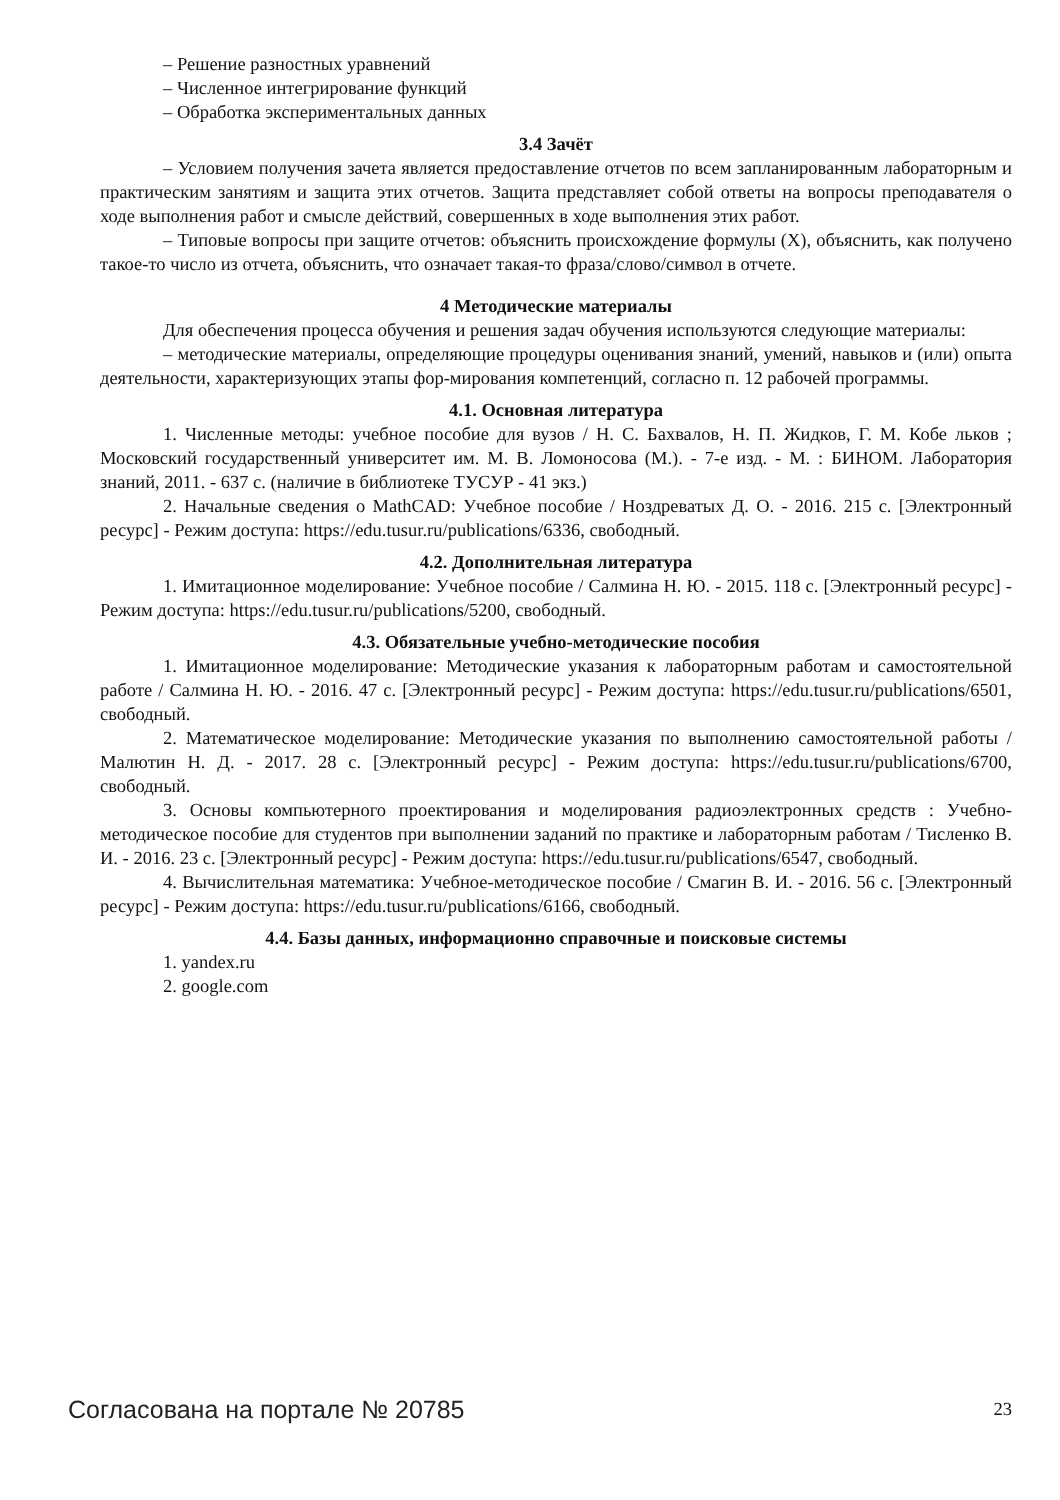– Решение разностных уравнений
– Численное интегрирование функций
– Обработка экспериментальных данных
3.4 Зачёт
– Условием получения зачета является предоставление отчетов по всем запланированным лабораторным и практическим занятиям и защита этих отчетов. Защита представляет собой ответы на вопросы преподавателя о ходе выполнения работ и смысле действий, совершенных в ходе выполнения этих работ.
– Типовые вопросы при защите отчетов: объяснить происхождение формулы (X), объяснить, как получено такое-то число из отчета, объяснить, что означает такая-то фраза/слово/символ в отчете.
4 Методические материалы
Для обеспечения процесса обучения и решения задач обучения используются следующие материалы:
– методические материалы, определяющие процедуры оценивания знаний, умений, навыков и (или) опыта деятельности, характеризующих этапы фор-мирования компетенций, согласно п. 12 рабочей программы.
4.1. Основная литература
1. Численные методы: учебное пособие для вузов / Н. С. Бахвалов, Н. П. Жидков, Г. М. Кобе льков ; Московский государственный университет им. М. В. Ломоносова (М.). - 7-е изд. - М. : БИНОМ. Лаборатория знаний, 2011. - 637 с. (наличие в библиотеке ТУСУР - 41 экз.)
2. Начальные сведения о MathCAD: Учебное пособие / Ноздреватых Д. О. - 2016. 215 с. [Электронный ресурс] - Режим доступа: https://edu.tusur.ru/publications/6336, свободный.
4.2. Дополнительная литература
1. Имитационное моделирование: Учебное пособие / Салмина Н. Ю. - 2015. 118 с. [Электронный ресурс] - Режим доступа: https://edu.tusur.ru/publications/5200, свободный.
4.3. Обязательные учебно-методические пособия
1. Имитационное моделирование: Методические указания к лабораторным работам и самостоятельной работе / Салмина Н. Ю. - 2016. 47 с. [Электронный ресурс] - Режим доступа: https://edu.tusur.ru/publications/6501, свободный.
2. Математическое моделирование: Методические указания по выполнению самостоятельной работы / Малютин Н. Д. - 2017. 28 с. [Электронный ресурс] - Режим доступа: https://edu.tusur.ru/publications/6700, свободный.
3. Основы компьютерного проектирования и моделирования радиоэлектронных средств : Учебно-методическое пособие для студентов при выполнении заданий по практике и лабораторным работам / Тисленко В. И. - 2016. 23 с. [Электронный ресурс] - Режим доступа: https://edu.tusur.ru/publications/6547, свободный.
4. Вычислительная математика: Учебное-методическое пособие / Смагин В. И. - 2016. 56 с. [Электронный ресурс] - Режим доступа: https://edu.tusur.ru/publications/6166, свободный.
4.4. Базы данных, информационно справочные и поисковые системы
1. yandex.ru
2. google.com
Согласована на портале № 20785 23